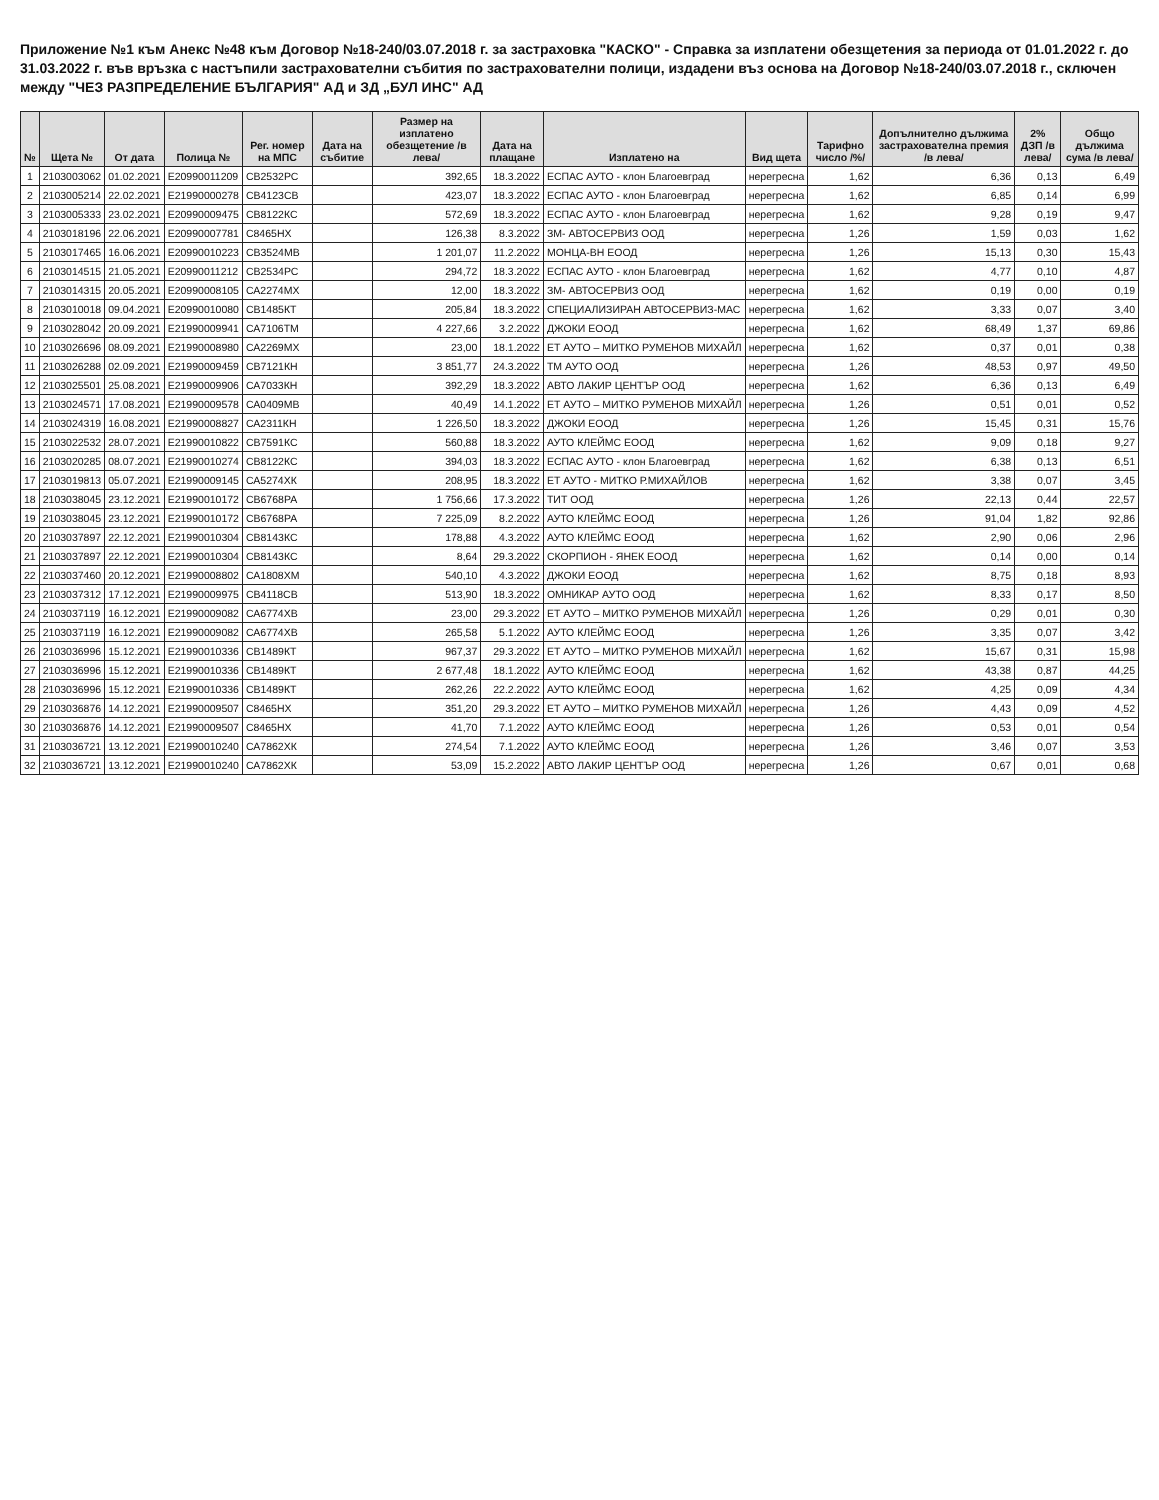Приложение №1 към Анекс №48 към Договор №18-240/03.07.2018 г. за застраховка "КАСКО" - Справка за изплатени обезщетения за периода от 01.01.2022 г. до 31.03.2022 г. във връзка с настъпили застрахователни събития по застрахователни полици, издадени въз основа на Договор №18-240/03.07.2018 г., сключен между "ЧЕЗ РАЗПРЕДЕЛЕНИЕ БЪЛГАРИЯ" АД и ЗД „БУЛ ИНС" АД
| № | Щета № | От дата | Полица № | Рег. номер на МПС | Дата на събитие | Размер на изплатено обезщетение /в лева/ | Дата на плащане | Изплатено на | Вид щета | Тарифно число /%/ | Допълнително дължима застрахователна премия /в лева/ | 2% ДЗП /в лева/ | Общо дължима сума /в лева/ |
| --- | --- | --- | --- | --- | --- | --- | --- | --- | --- | --- | --- | --- | --- |
| 1 | 2103003062 | 01.02.2021 | E20990011209 | СВ2532РС | | 392,65 | 18.3.2022 | ЕСПАС АУТО - клон Благоевград | нерегресна | 1,62 | 6,36 | 0,13 | 6,49 |
| 2 | 2103005214 | 22.02.2021 | E21990000278 | СВ4123СВ | | 423,07 | 18.3.2022 | ЕСПАС АУТО - клон Благоевград | нерегресна | 1,62 | 6,85 | 0,14 | 6,99 |
| 3 | 2103005333 | 23.02.2021 | E20990009475 | СВ8122КС | | 572,69 | 18.3.2022 | ЕСПАС АУТО - клон Благоевград | нерегресна | 1,62 | 9,28 | 0,19 | 9,47 |
| 4 | 2103018196 | 22.06.2021 | E20990007781 | С8465НХ | | 126,38 | 8.3.2022 | ЗМ- АВТОСЕРВИЗ ООД | нерегресна | 1,26 | 1,59 | 0,03 | 1,62 |
| 5 | 2103017465 | 16.06.2021 | E20990010223 | СВ3524МВ | | 1 201,07 | 11.2.2022 | МОНЦА-ВН ЕООД | нерегресна | 1,26 | 15,13 | 0,30 | 15,43 |
| 6 | 2103014515 | 21.05.2021 | E20990011212 | СВ2534РС | | 294,72 | 18.3.2022 | ЕСПАС АУТО - клон Благоевград | нерегресна | 1,62 | 4,77 | 0,10 | 4,87 |
| 7 | 2103014315 | 20.05.2021 | E20990008105 | СА2274МХ | | 12,00 | 18.3.2022 | ЗМ- АВТОСЕРВИЗ ООД | нерегресна | 1,62 | 0,19 | 0,00 | 0,19 |
| 8 | 2103010018 | 09.04.2021 | E20990010080 | СВ1485КТ | | 205,84 | 18.3.2022 | СПЕЦИАЛИЗИРАН АВТОСЕРВИЗ-МАС | нерегресна | 1,62 | 3,33 | 0,07 | 3,40 |
| 9 | 2103028042 | 20.09.2021 | E21990009941 | СА7106ТМ | | 4 227,66 | 3.2.2022 | ДЖОКИ ЕООД | нерегресна | 1,62 | 68,49 | 1,37 | 69,86 |
| 10 | 2103026696 | 08.09.2021 | E21990008980 | СА2269МХ | | 23,00 | 18.1.2022 | ЕТ АУТО – МИТКО РУМЕНОВ МИХАЙЛ | нерегресна | 1,62 | 0,37 | 0,01 | 0,38 |
| 11 | 2103026288 | 02.09.2021 | E21990009459 | СВ7121КН | | 3 851,77 | 24.3.2022 | ТМ АУТО ООД | нерегресна | 1,26 | 48,53 | 0,97 | 49,50 |
| 12 | 2103025501 | 25.08.2021 | E21990009906 | СА7033КН | | 392,29 | 18.3.2022 | АВТО ЛАКИР ЦЕНТЪР ООД | нерегресна | 1,62 | 6,36 | 0,13 | 6,49 |
| 13 | 2103024571 | 17.08.2021 | E21990009578 | СА0409МВ | | 40,49 | 14.1.2022 | ЕТ АУТО – МИТКО РУМЕНОВ МИХАЙЛ | нерегресна | 1,26 | 0,51 | 0,01 | 0,52 |
| 14 | 2103024319 | 16.08.2021 | E21990008827 | СА2311КН | | 1 226,50 | 18.3.2022 | ДЖОКИ ЕООД | нерегресна | 1,26 | 15,45 | 0,31 | 15,76 |
| 15 | 2103022532 | 28.07.2021 | E21990010822 | СВ7591КС | | 560,88 | 18.3.2022 | АУТО КЛЕЙМС ЕООД | нерегресна | 1,62 | 9,09 | 0,18 | 9,27 |
| 16 | 2103020285 | 08.07.2021 | E21990010274 | СВ8122КС | | 394,03 | 18.3.2022 | ЕСПАС АУТО - клон Благоевград | нерегресна | 1,62 | 6,38 | 0,13 | 6,51 |
| 17 | 2103019813 | 05.07.2021 | E21990009145 | СА5274ХК | | 208,95 | 18.3.2022 | ЕТ АУТО - МИТКО Р.МИХАЙЛОВ | нерегресна | 1,62 | 3,38 | 0,07 | 3,45 |
| 18 | 2103038045 | 23.12.2021 | E21990010172 | СВ6768РА | | 1 756,66 | 17.3.2022 | ТИТ ООД | нерегресна | 1,26 | 22,13 | 0,44 | 22,57 |
| 19 | 2103038045 | 23.12.2021 | E21990010172 | СВ6768РА | | 7 225,09 | 8.2.2022 | АУТО КЛЕЙМС ЕООД | нерегресна | 1,26 | 91,04 | 1,82 | 92,86 |
| 20 | 2103037897 | 22.12.2021 | E21990010304 | СВ8143КС | | 178,88 | 4.3.2022 | АУТО КЛЕЙМС ЕООД | нерегресна | 1,62 | 2,90 | 0,06 | 2,96 |
| 21 | 2103037897 | 22.12.2021 | E21990010304 | СВ8143КС | | 8,64 | 29.3.2022 | СКОРПИОН - ЯНЕК ЕООД | нерегресна | 1,62 | 0,14 | 0,00 | 0,14 |
| 22 | 2103037460 | 20.12.2021 | E21990008802 | СА1808ХМ | | 540,10 | 4.3.2022 | ДЖОКИ ЕООД | нерегресна | 1,62 | 8,75 | 0,18 | 8,93 |
| 23 | 2103037312 | 17.12.2021 | E21990009975 | СВ4118СВ | | 513,90 | 18.3.2022 | ОМНИКАР АУТО ООД | нерегресна | 1,62 | 8,33 | 0,17 | 8,50 |
| 24 | 2103037119 | 16.12.2021 | E21990009082 | СА6774ХВ | | 23,00 | 29.3.2022 | ЕТ АУТО – МИТКО РУМЕНОВ МИХАЙЛ | нерегресна | 1,26 | 0,29 | 0,01 | 0,30 |
| 25 | 2103037119 | 16.12.2021 | E21990009082 | СА6774ХВ | | 265,58 | 5.1.2022 | АУТО КЛЕЙМС ЕООД | нерегресна | 1,26 | 3,35 | 0,07 | 3,42 |
| 26 | 2103036996 | 15.12.2021 | E21990010336 | СВ1489КТ | | 967,37 | 29.3.2022 | ЕТ АУТО – МИТКО РУМЕНОВ МИХАЙЛ | нерегресна | 1,62 | 15,67 | 0,31 | 15,98 |
| 27 | 2103036996 | 15.12.2021 | E21990010336 | СВ1489КТ | | 2 677,48 | 18.1.2022 | АУТО КЛЕЙМС ЕООД | нерегресна | 1,62 | 43,38 | 0,87 | 44,25 |
| 28 | 2103036996 | 15.12.2021 | E21990010336 | СВ1489КТ | | 262,26 | 22.2.2022 | АУТО КЛЕЙМС ЕООД | нерегресна | 1,62 | 4,25 | 0,09 | 4,34 |
| 29 | 2103036876 | 14.12.2021 | E21990009507 | С8465НХ | | 351,20 | 29.3.2022 | ЕТ АУТО – МИТКО РУМЕНОВ МИХАЙЛ | нерегресна | 1,26 | 4,43 | 0,09 | 4,52 |
| 30 | 2103036876 | 14.12.2021 | E21990009507 | С8465НХ | | 41,70 | 7.1.2022 | АУТО КЛЕЙМС ЕООД | нерегресна | 1,26 | 0,53 | 0,01 | 0,54 |
| 31 | 2103036721 | 13.12.2021 | E21990010240 | СА7862ХК | | 274,54 | 7.1.2022 | АУТО КЛЕЙМС ЕООД | нерегресна | 1,26 | 3,46 | 0,07 | 3,53 |
| 32 | 2103036721 | 13.12.2021 | E21990010240 | СА7862ХК | | 53,09 | 15.2.2022 | АВТО ЛАКИР ЦЕНТЪР ООД | нерегресна | 1,26 | 0,67 | 0,01 | 0,68 |